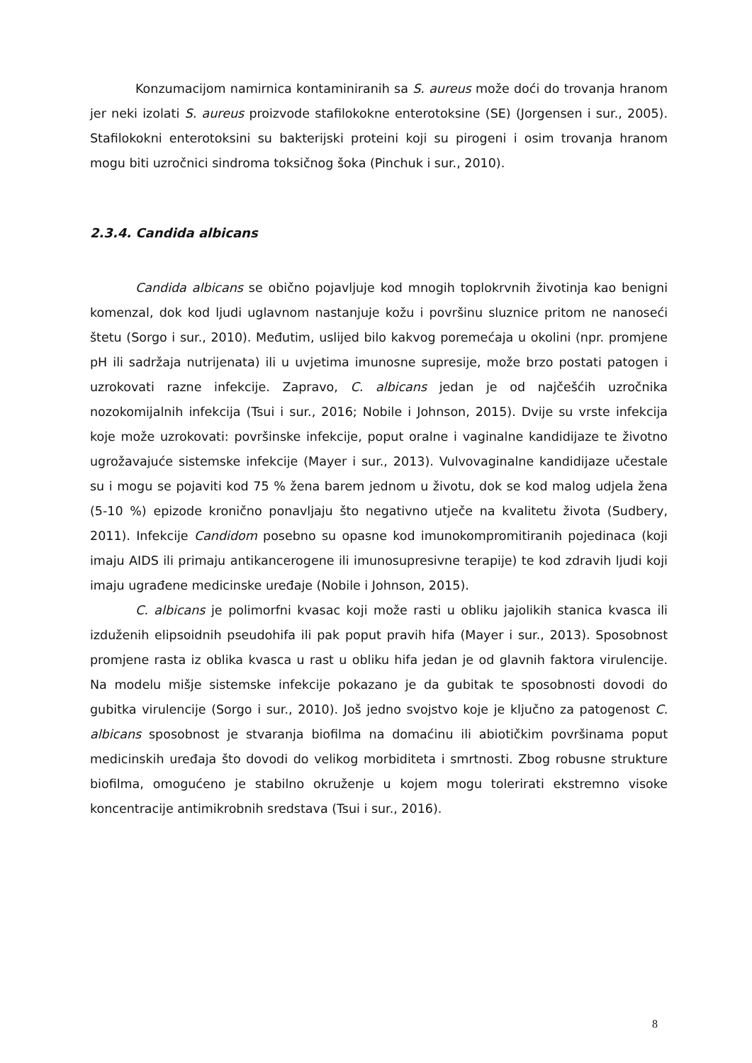Konzumacijom namirnica kontaminiranih sa S. aureus može doći do trovanja hranom jer neki izolati S. aureus proizvode stafilokokne enterotoksine (SE) (Jorgensen i sur., 2005). Stafilokokni enterotoksini su bakterijski proteini koji su pirogeni i osim trovanja hranom mogu biti uzročnici sindroma toksičnog šoka (Pinchuk i sur., 2010).
2.3.4. Candida albicans
Candida albicans se obično pojavljuje kod mnogih toplokrvnih životinja kao benigni komenzal, dok kod ljudi uglavnom nastanjuje kožu i površinu sluznice pritom ne nanoseći štetu (Sorgo i sur., 2010). Međutim, uslijed bilo kakvog poremećaja u okolini (npr. promjene pH ili sadržaja nutrijenata) ili u uvjetima imunosne supresije, može brzo postati patogen i uzrokovati razne infekcije. Zapravo, C. albicans jedan je od najčešćih uzročnika nozokomijalnih infekcija (Tsui i sur., 2016; Nobile i Johnson, 2015). Dvije su vrste infekcija koje može uzrokovati: površinske infekcije, poput oralne i vaginalne kandidijaze te životno ugrožavajuće sistemske infekcije (Mayer i sur., 2013). Vulvovaginalne kandidijaze učestale su i mogu se pojaviti kod 75 % žena barem jednom u životu, dok se kod malog udjela žena (5-10 %) epizode kronično ponavljaju što negativno utječe na kvalitetu života (Sudbery, 2011). Infekcije Candidom posebno su opasne kod imunokompromitiranih pojedinaca (koji imaju AIDS ili primaju antikancerogene ili imunosupresivne terapije) te kod zdravih ljudi koji imaju ugrađene medicinske uređaje (Nobile i Johnson, 2015).
C. albicans je polimorfni kvasac koji može rasti u obliku jajolikih stanica kvasca ili izduženih elipsoidnih pseudohifa ili pak poput pravih hifa (Mayer i sur., 2013). Sposobnost promjene rasta iz oblika kvasca u rast u obliku hifa jedan je od glavnih faktora virulencije. Na modelu mišje sistemske infekcije pokazano je da gubitak te sposobnosti dovodi do gubitka virulencije (Sorgo i sur., 2010). Još jedno svojstvo koje je ključno za patogenost C. albicans sposobnost je stvaranja biofilma na domaćinu ili abiotičkim površinama poput medicinskih uređaja što dovodi do velikog morbiditeta i smrtnosti. Zbog robusne strukture biofilma, omogućeno je stabilno okruženje u kojem mogu tolerirati ekstremno visoke koncentracije antimikrobnih sredstava (Tsui i sur., 2016).
8